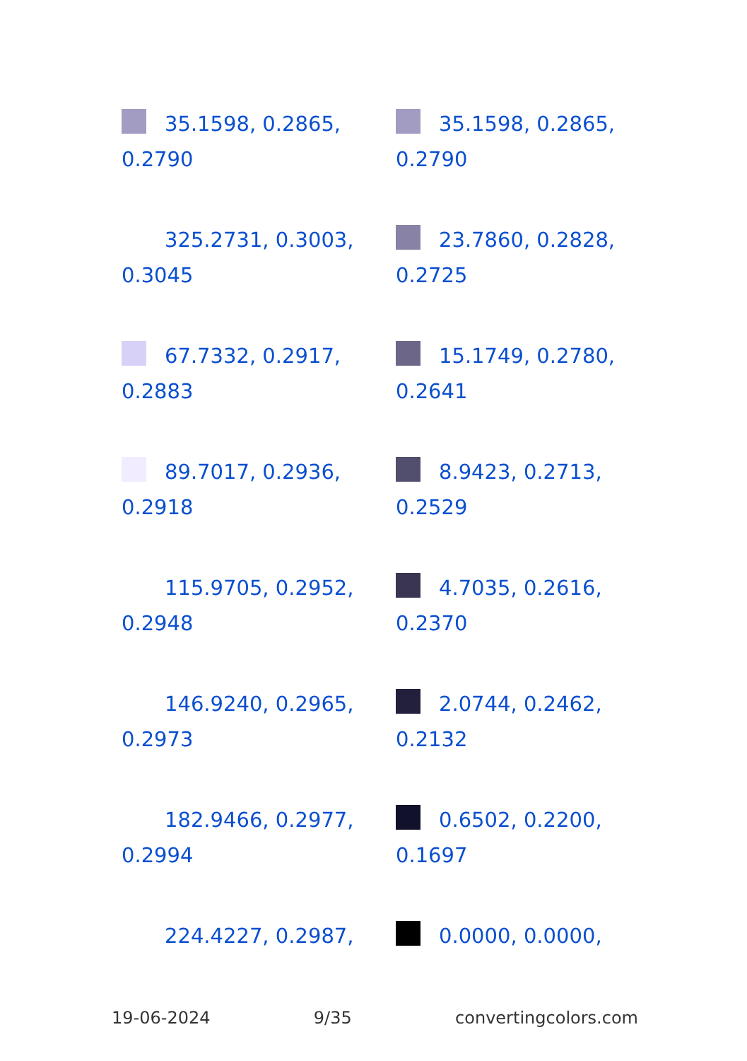35.1598, 0.2865,
0.2790
35.1598, 0.2865,
0.2790
325.2731, 0.3003,
0.3045
23.7860, 0.2828,
0.2725
67.7332, 0.2917,
0.2883
15.1749, 0.2780,
0.2641
89.7017, 0.2936,
0.2918
8.9423, 0.2713,
0.2529
115.9705, 0.2952,
0.2948
4.7035, 0.2616,
0.2370
146.9240, 0.2965,
0.2973
2.0744, 0.2462,
0.2132
182.9466, 0.2977,
0.2994
0.6502, 0.2200,
0.1697
224.4227, 0.2987,
0.0000, 0.0000,
19-06-2024 9/35 convertingcolors.com